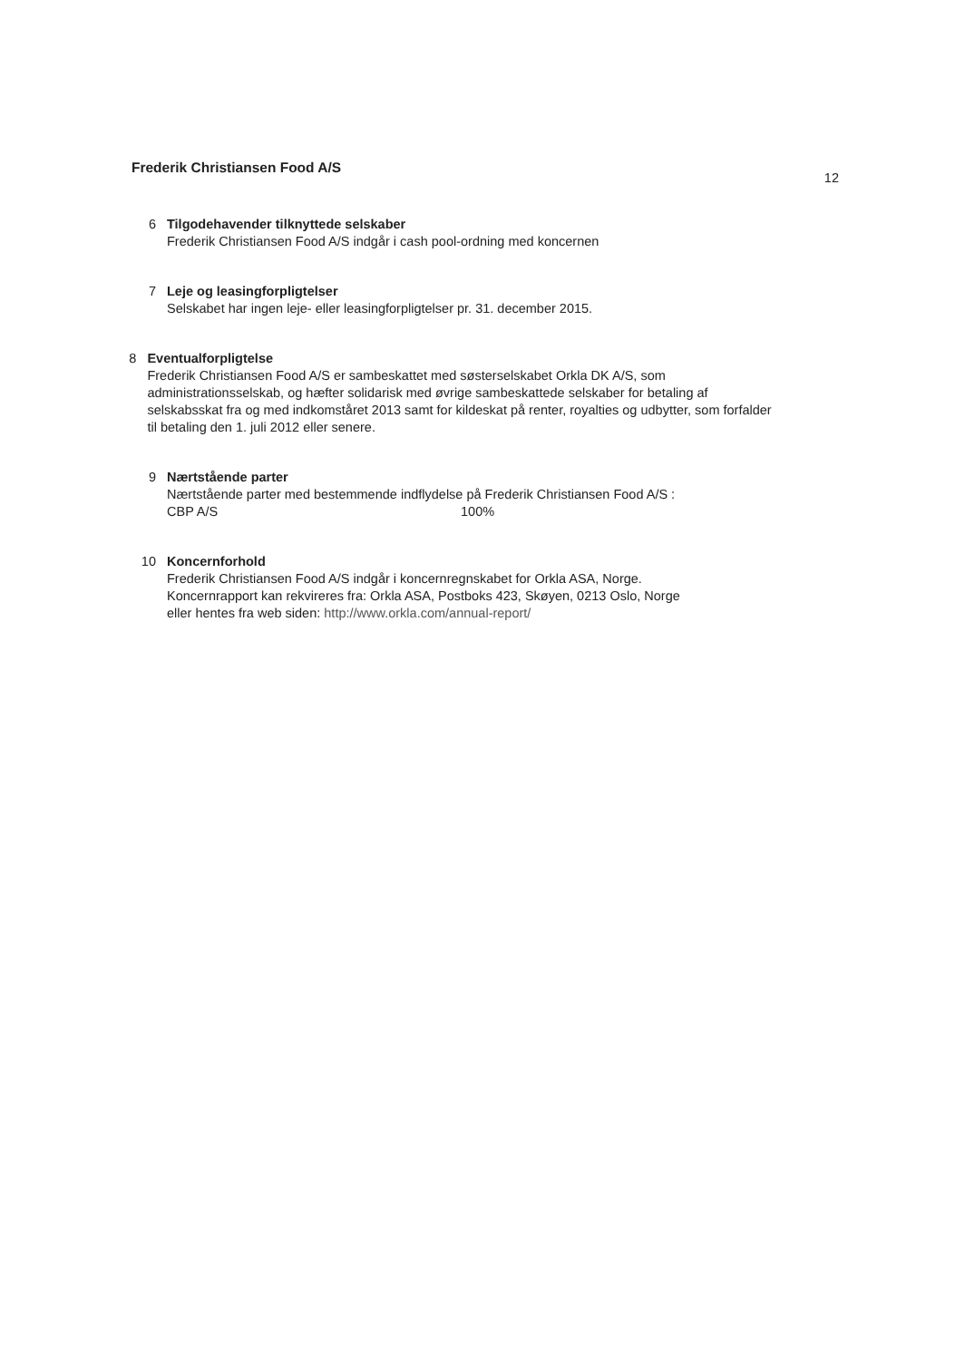Frederik Christiansen Food A/S 12
6 Tilgodehavender tilknyttede selskaber
Frederik Christiansen Food A/S indgår i cash pool-ordning med koncernen
7 Leje og leasingforpligtelser
Selskabet har ingen leje- eller leasingforpligtelser pr. 31. december 2015.
8 Eventualforpligtelse
Frederik Christiansen Food A/S er sambeskattet med søsterselskabet Orkla DK A/S, som administrationsselskab, og hæfter solidarisk med øvrige sambeskattede selskaber for betaling af selskabsskat fra og med indkomståret 2013 samt for kildeskat på renter, royalties og udbytter, som forfalder til betaling den 1. juli 2012 eller senere.
9 Nærtstående parter
Nærtstående parter med bestemmende indflydelse på Frederik Christiansen Food A/S :
CBP A/S 100%
10 Koncernforhold
Frederik Christiansen Food A/S indgår i koncernregnskabet for Orkla ASA, Norge.
Koncernrapport kan rekvireres fra: Orkla ASA, Postboks 423, Skøyen, 0213 Oslo, Norge
eller hentes fra web siden: http://www.orkla.com/annual-report/